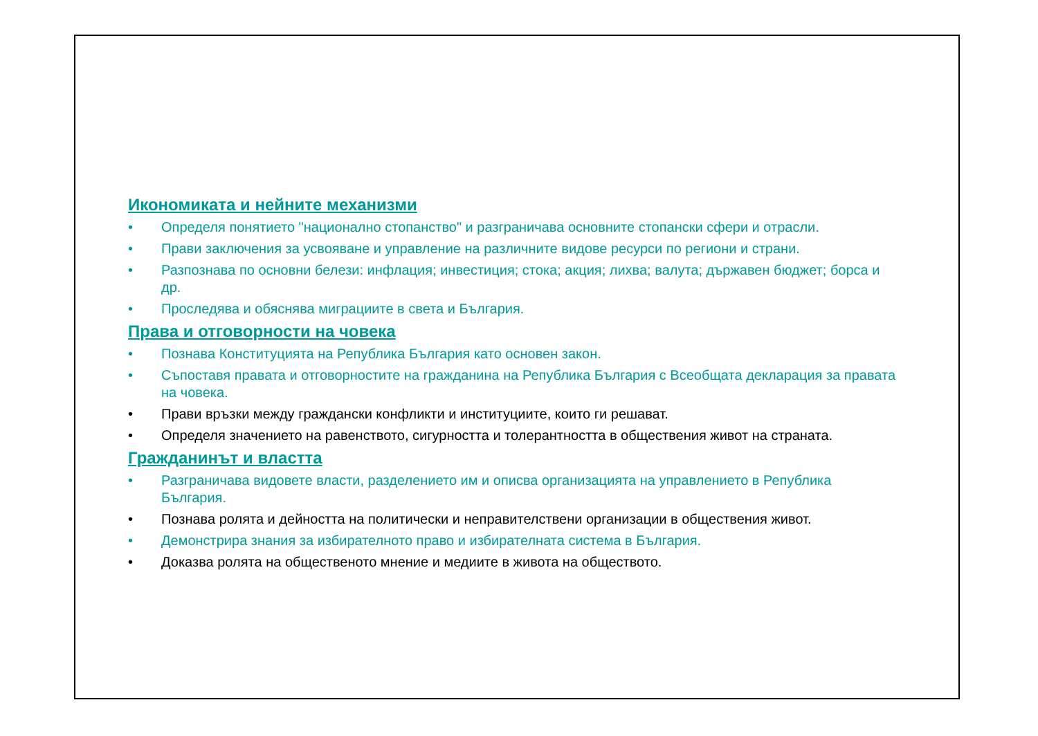Икономиката и нейните механизми
• Определя понятието "национално стопанство" и разграничава основните стопански сфери и отрасли.
• Прави заключения за усвояване и управление на различните видове ресурси по региони и страни.
• Разпознава по основни белези: инфлация; инвестиция; стока; акция; лихва; валута; държавен бюджет; борса и др.
• Проследява и обяснява миграциите в света и България.
Права и отговорности на човека
• Познава Конституцията на Република България като основен закон.
• Съпоставя правата и отговорностите на гражданина на Република България с Всеобщата декларация за правата на човека.
• Прави връзки между граждански конфликти и институциите, които ги решават.
• Определя значението на равенството, сигурността и толерантността в обществения живот на страната.
Гражданинът и властта
• Разграничава видовете власти, разделението им и описва организацията на управлението в Република България.
• Познава ролята и дейността на политически и неправителствени организации в обществения живот.
• Демонстрира знания за избирателното право и избирателната система в България.
• Доказва ролята на общественото мнение и медиите в живота на обществото.